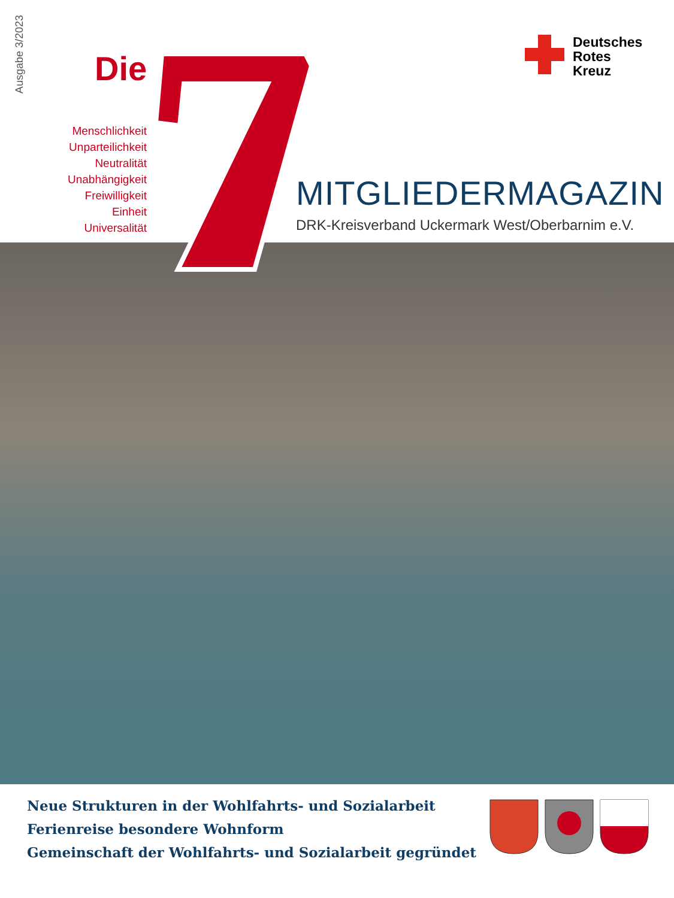Ausgabe 3/2023
Die
Menschlichkeit
Unparteilichkeit
Neutralität
Unabhängigkeit
Freiwilligkeit
Einheit
Universalität
Deutsches
Rotes
Kreuz
MITGLIEDERMAGAZIN
DRK-Kreisverband Uckermark West/Oberbarnim e.V.
Neue Strukturen in der Wohlfahrts- und Sozialarbeit
Ferienreise besondere Wohnform
Gemeinschaft der Wohlfahrts- und Sozialarbeit gegründet